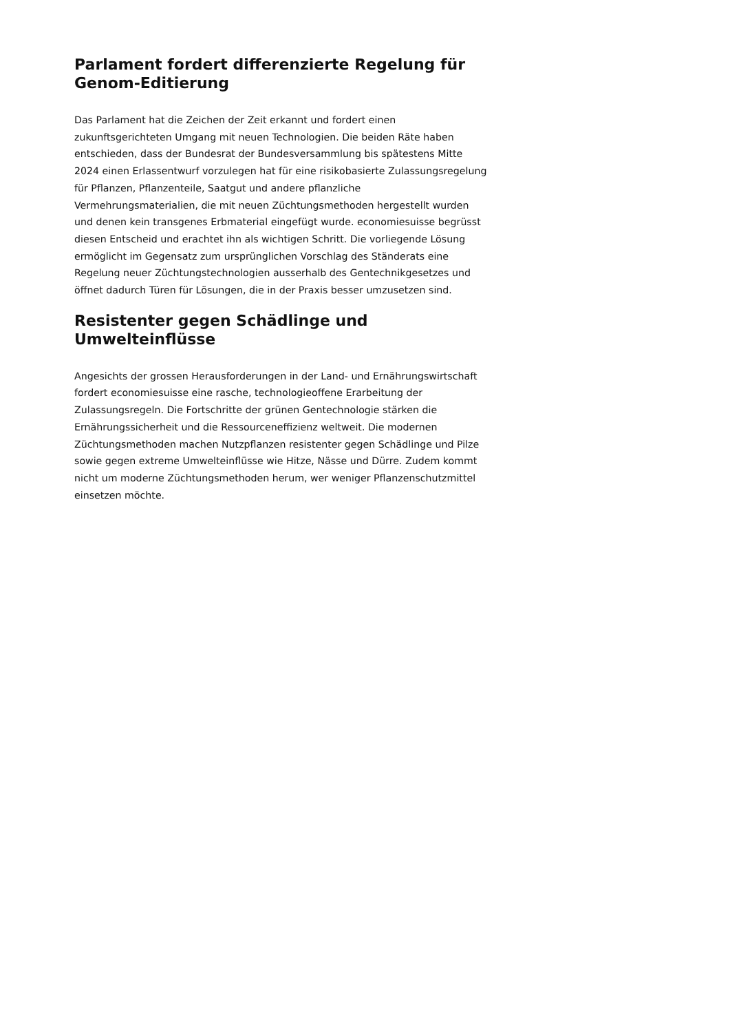Parlament fordert differenzierte Regelung für Genom-Editierung
Das Parlament hat die Zeichen der Zeit erkannt und fordert einen zukunftsgerichteten Umgang mit neuen Technologien. Die beiden Räte haben entschieden, dass der Bundesrat der Bundesversammlung bis spätestens Mitte 2024 einen Erlassentwurf vorzulegen hat für eine risikobasierte Zulassungsregelung für Pflanzen, Pflanzenteile, Saatgut und andere pflanzliche Vermehrungsmaterialien, die mit neuen Züchtungsmethoden hergestellt wurden und denen kein transgenes Erbmaterial eingefügt wurde. economiesuisse begrüsst diesen Entscheid und erachtet ihn als wichtigen Schritt. Die vorliegende Lösung ermöglicht im Gegensatz zum ursprünglichen Vorschlag des Ständerats eine Regelung neuer Züchtungstechnologien ausserhalb des Gentechnikgesetzes und öffnet dadurch Türen für Lösungen, die in der Praxis besser umzusetzen sind.
Resistenter gegen Schädlinge und Umwelteinflüsse
Angesichts der grossen Herausforderungen in der Land- und Ernährungswirtschaft fordert economiesuisse eine rasche, technologieoffene Erarbeitung der Zulassungsregeln. Die Fortschritte der grünen Gentechnologie stärken die Ernährungssicherheit und die Ressourceneffizienz weltweit. Die modernen Züchtungsmethoden machen Nutzpflanzen resistenter gegen Schädlinge und Pilze sowie gegen extreme Umwelteinflüsse wie Hitze, Nässe und Dürre. Zudem kommt nicht um moderne Züchtungsmethoden herum, wer weniger Pflanzenschutzmittel einsetzen möchte.